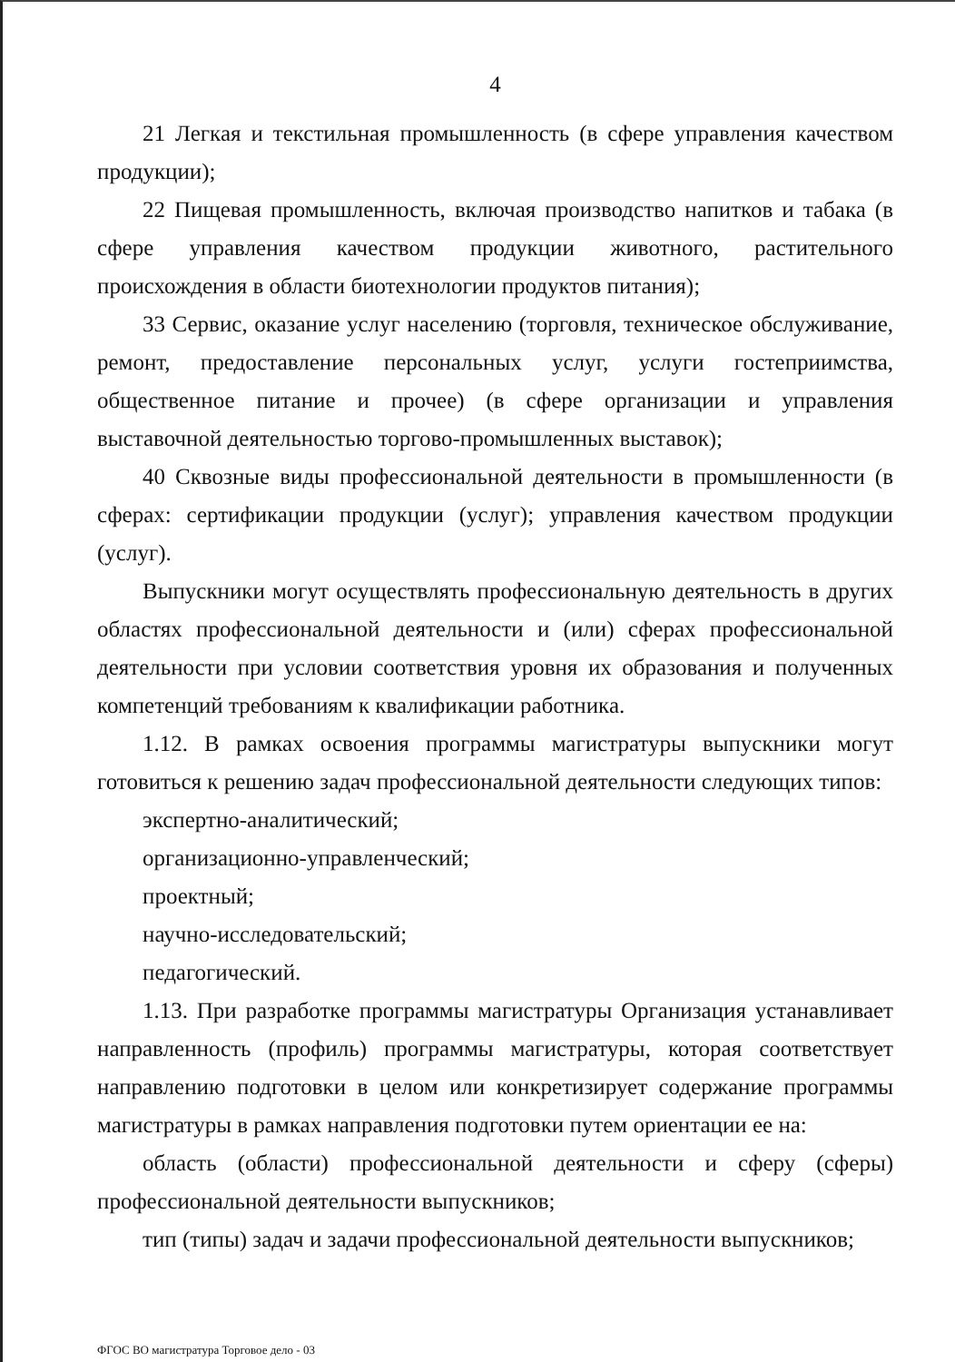4
21 Легкая и текстильная промышленность (в сфере управления качеством продукции);
22 Пищевая промышленность, включая производство напитков и табака (в сфере управления качеством продукции животного, растительного происхождения в области биотехнологии продуктов питания);
33 Сервис, оказание услуг населению (торговля, техническое обслуживание, ремонт, предоставление персональных услуг, услуги гостеприимства, общественное питание и прочее) (в сфере организации и управления выставочной деятельностью торгово-промышленных выставок);
40 Сквозные виды профессиональной деятельности в промышленности (в сферах: сертификации продукции (услуг); управления качеством продукции (услуг).
Выпускники могут осуществлять профессиональную деятельность в других областях профессиональной деятельности и (или) сферах профессиональной деятельности при условии соответствия уровня их образования и полученных компетенций требованиям к квалификации работника.
1.12. В рамках освоения программы магистратуры выпускники могут готовиться к решению задач профессиональной деятельности следующих типов:
экспертно-аналитический;
организационно-управленческий;
проектный;
научно-исследовательский;
педагогический.
1.13. При разработке программы магистратуры Организация устанавливает направленность (профиль) программы магистратуры, которая соответствует направлению подготовки в целом или конкретизирует содержание программы магистратуры в рамках направления подготовки путем ориентации ее на:
область (области) профессиональной деятельности и сферу (сферы) профессиональной деятельности выпускников;
тип (типы) задач и задачи профессиональной деятельности выпускников;
ФГОС ВО магистратура Торговое дело - 03